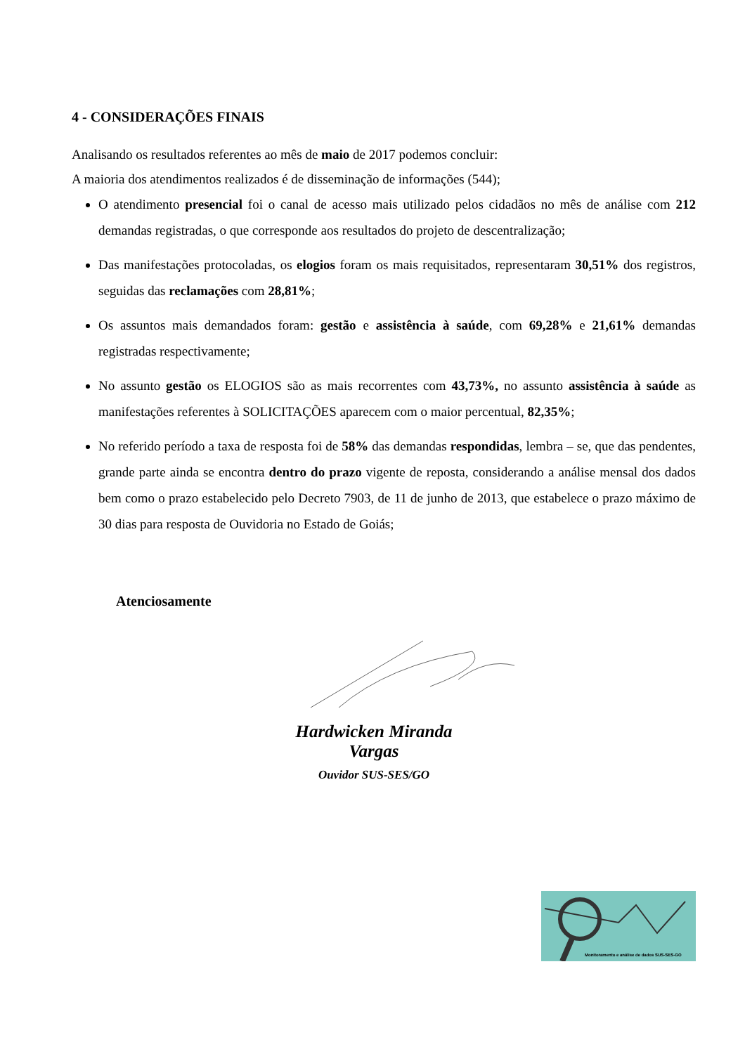4 - CONSIDERAÇÕES FINAIS
Analisando os resultados referentes ao mês de maio de 2017 podemos concluir:
A maioria dos atendimentos realizados é de disseminação de informações (544);
O atendimento presencial foi o canal de acesso mais utilizado pelos cidadãos no mês de análise com 212 demandas registradas, o que corresponde aos resultados do projeto de descentralização;
Das manifestações protocoladas, os elogios foram os mais requisitados, representaram 30,51% dos registros, seguidas das reclamações com 28,81%;
Os assuntos mais demandados foram: gestão e assistência à saúde, com 69,28% e 21,61% demandas registradas respectivamente;
No assunto gestão os ELOGIOS são as mais recorrentes com 43,73%, no assunto assistência à saúde as manifestações referentes à SOLICITAÇÕES aparecem com o maior percentual, 82,35%;
No referido período a taxa de resposta foi de 58% das demandas respondidas, lembra – se, que das pendentes, grande parte ainda se encontra dentro do prazo vigente de reposta, considerando a análise mensal dos dados bem como o prazo estabelecido pelo Decreto 7903, de 11 de junho de 2013, que estabelece o prazo máximo de 30 dias para resposta de Ouvidoria no Estado de Goiás;
Atenciosamente
Hardwicken Miranda Vargas
Ouvidor SUS-SES/GO
Monitoramento e análise de dados SUS-SES-GO